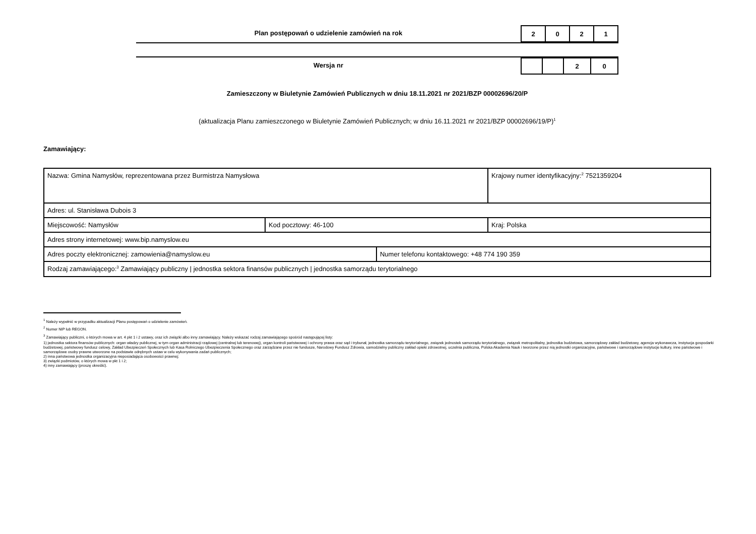Plan postępowań o udzielenie zamówień na rok
| 2 | 0 | 2 | 1 |
Wersja nr
| | | 2 | 0 |
Zamieszczony w Biuletynie Zamówień Publicznych w dniu 18.11.2021 nr 2021/BZP 00002696/20/P
(aktualizacja Planu zamieszczonego w Biuletynie Zamówień Publicznych; w dniu 16.11.2021 nr 2021/BZP 00002696/19/P)<sup>1</sup>
Zamawiający:
| Nazwa: Gmina Namysłów, reprezentowana przez Burmistrza Namysłowa | | | Krajowy numer identyfikacyjny:<sup>2</sup> 7521359204 |
| Adres: ul. Stanisława Dubois 3 | | | |
| Miejscowość: Namysłów | Kod pocztowy: 46-100 | | Kraj: Polska |
| Adres strony internetowej: www.bip.namyslow.eu | | | |
| Adres poczty elektronicznej: zamowienia@namyslow.eu | | Numer telefonu kontaktowego: +48 774 190 359 | |
| Rodzaj zamawiającego:<sup>3</sup> Zamawiający publiczny / jednostka sektora finansów publicznych / jednostka samorządu terytorialnego | | | |
<sup>1</sup> Należy wypełnić w przypadku aktualizacji Planu postępowań o udzielenie zamówień.
<sup>2</sup> Numer NIP lub REGON.
<sup>3</sup> Zamawiający publiczni, o których mowa w art. 4 pkt 1 i 2 ustawy, oraz ich związki albo inny zamawiający. Należy wskazać rodzaj zamawiającego spośród następującej listy:
1) jednostka sektora finansów publicznych: organ władzy publicznej, w tym organ administracji rządowej (centralnej lub terenowej), organ kontroli państwowej i ochrony prawa oraz sąd i trybunał, jednostka samorządu terytorialnego, związek jednostek samorządu terytorialnego, związek metropolitalny, jednostka budżetowa, samorządowy zakład budżetowy, agencja wykonawcza, instytucja gospodarki budżetowej, państwowy fundusz celowy, Zakład Ubezpieczeń Społecznych lub Kasa Rolniczego Ubezpieczenia Społecznego oraz zarządzane przez nie fundusze, Narodowy Fundusz Zdrowia, samodzielny publiczny zakład opieki zdrowotnej, uczelnia publiczna, Polska Akademia Nauk i tworzone przez nią jednostki organizacyjne, państwowe i samorządowe instytucje kultury, inne państwowe i samorządowe osoby prawne utworzone na podstawie odrębnych ustaw w celu wykonywania zadań publicznych;
2) inna państwowa jednostka organizacyjna nieposiadająca osobowości prawnej;
3) związki podmiotów, o których mowa w pkt 1 i 2;
4) inny zamawiający (proszę określić).